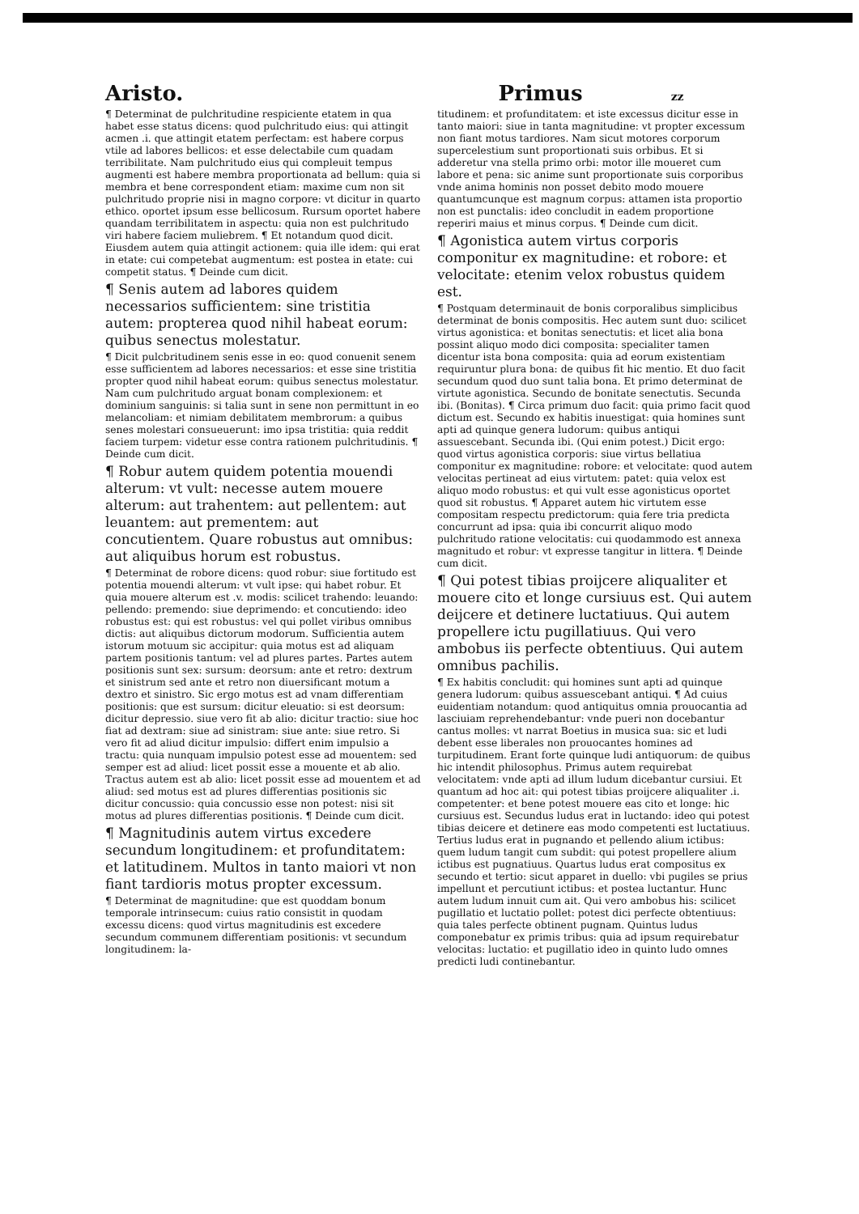Aristo. Primus zz
¶ Determinat de pulchritudine respiciente etatem in qua habet esse status dicens: quod pulchritudo eius: qui attingit acmen .i. que attingit etatem perfectam: est habere corpus vtile ad labores bellicos: et esse delectabile cum quadam terribilitate. Nam pulchritudo eius qui compleuit tempus augmenti est habere membra proportionata ad bellum: quia si membra et bene correspondent etiam: maxime cum non sit pulchritudo proprie nisi in magno corpore: vt dicitur in quarto ethico. oportet ipsum esse bellicosum. Rursum oportet habere quandam terribilitatem in aspectu: quia non est pulchritudo viri habere faciem muliebrem. ¶ Et notandum quod dicit. Eiusdem autem quia attingit actionem: quia ille idem: qui erat in etate: cui competebat augmentum: est postea in etate: cui competit status. ¶ Deinde cum dicit.
¶ Senis autem ad labores quidem necessarios sufficientem: sine tristitia autem: propterea quod nihil habeat eorum: quibus senectus molestatur.
¶ Dicit pulcbritudinem senis esse in eo: quod conuenit senem esse sufficientem ad labores necessarios: et esse sine tristitia propter quod nihil habeat eorum: quibus senectus molestatur. Nam cum pulchritudo arguat bonam complexionem: et dominium sanguinis: si talia sunt in sene non permittunt in eo melancoliam: et nimiam debilitatem membrorum: a quibus senes molestari consueuerunt: imo ipsa tristitia: quia reddit faciem turpem: videtur esse contra rationem pulchritudinis. ¶ Deinde cum dicit.
¶ Robur autem quidem potentia mouendi alterum: vt vult: necesse autem mouere alterum: aut trahentem: aut pellentem: aut leuantem: aut prementem: aut concutientem. Quare robustus aut omnibus: aut aliquibus horum est robustus.
¶ Determinat de robore dicens: quod robur: siue fortitudo est potentia mouendi alterum: vt vult ipse: qui habet robur. Et quia mouere alterum est .v. modis: scilicet trahendo: leuando: pellendo: premendo: siue deprimendo: et concutiendo: ideo robustus est: qui est robustus: vel qui pollet viribus omnibus dictis: aut aliquibus dictorum modorum. Sufficientia autem istorum motuum sic accipitur: quia motus est ad aliquam partem positionis tantum: vel ad plures partes. Partes autem positionis sunt sex: sursum: deorsum: ante et retro: dextrum et sinistrum sed ante et retro non diuersificant motum a dextro et sinistro. Sic ergo motus est ad vnam differentiam positionis: que est sursum: dicitur eleuatio: si est deorsum: dicitur depressio. siue vero fit ab alio: dicitur tractio: siue hoc fiat ad dextram: siue ad sinistram: siue ante: siue retro. Si vero fit ad aliud dicitur impulsio: differt enim impulsio a tractu: quia nunquam impulsio potest esse ad mouentem: sed semper est ad aliud: licet possit esse a mouente et ab alio. Tractus autem est ab alio: licet possit esse ad mouentem et ad aliud: sed motus est ad plures differentias positionis sic dicitur concussio: quia concussio esse non potest: nisi sit motus ad plures differentias positionis. ¶ Deinde cum dicit.
¶ Magnitudinis autem virtus excedere secundum longitudinem: et profunditatem: et latitudinem. Multos in tanto maiori vt non fiant tardioris motus propter excessum.
¶ Determinat de magnitudine: que est quoddam bonum temporale intrinsecum: cuius ratio consistit in quodam excessu dicens: quod virtus magnitudinis est excedere secundum communem differentiam positionis: vt secundum longitudinem: la-
titudinem: et profunditatem: et iste excessus dicitur esse in tanto maiori: siue in tanta magnitudine: vt propter excessum non fiant motus tardiores. Nam sicut motores corporum supercelestium sunt proportionati suis orbibus. Et si adderetur vna stella primo orbi: motor ille moueret cum labore et pena: sic anime sunt proportionate suis corporibus vnde anima hominis non posset debito modo mouere quantumcunque est magnum corpus: attamen ista proportio non est punctalis: ideo concludit in eadem proportione reperiri maius et minus corpus. ¶ Deinde cum dicit.
¶ Agonistica autem virtus corporis componitur ex magnitudine: et robore: et velocitate: etenim velox robustus quidem est.
¶ Postquam determinauit de bonis corporalibus simplicibus determinat de bonis compositis. Hec autem sunt duo: scilicet virtus agonistica: et bonitas senectutis: et licet alia bona possint aliquo modo dici composita: specialiter tamen dicentur ista bona composita: quia ad eorum existentiam requiruntur plura bona: de quibus fit hic mentio. Et duo facit secundum quod duo sunt talia bona. Et primo determinat de virtute agonistica. Secundo de bonitate senectutis. Secunda ibi. (Bonitas). ¶ Circa primum duo facit: quia primo facit quod dictum est. Secundo ex habitis inuestigat: quia homines sunt apti ad quinque genera ludorum: quibus antiqui assuescebant. Secunda ibi. (Qui enim potest.) Dicit ergo: quod virtus agonistica corporis: siue virtus bellatiua componitur ex magnitudine: robore: et velocitate: quod autem velocitas pertineat ad eius virtutem: patet: quia velox est aliquo modo robustus: et qui vult esse agonisticus oportet quod sit robustus. ¶ Apparet autem hic virtutem esse compositam respectu predictorum: quia fere tria predicta concurrunt ad ipsa: quia ibi concurrit aliquo modo pulchritudo ratione velocitatis: cui quodammodo est annexa magnitudo et robur: vt expresse tangitur in littera. ¶ Deinde cum dicit.
¶ Qui potest tibias proijcere aliqualiter et mouere cito et longe cursiuus est. Qui autem deijcere et detinere luctatiuus. Qui autem propellere ictu pugillatiuus. Qui vero ambobus iis perfecte obtentiuus. Qui autem omnibus pachilis.
¶ Ex habitis concludit: qui homines sunt apti ad quinque genera ludorum: quibus assuescebant antiqui. ¶ Ad cuius euidentiam notandum: quod antiquitus omnia prouocantia ad lasciuiam reprehendebantur: vnde pueri non docebantur cantus molles: vt narrat Boetius in musica sua: sic et ludi debent esse liberales non prouocantes homines ad turpitudinem. Erant forte quinque ludi antiquorum: de quibus hic intendit philosophus. Primus autem requirebat velocitatem: vnde apti ad illum ludum dicebantur cursiui. Et quantum ad hoc ait: qui potest tibias proijcere aliqualiter .i. competenter: et bene potest mouere eas cito et longe: hic cursiuus est. Secundus ludus erat in luctando: ideo qui potest tibias deicere et detinere eas modo competenti est luctatiuus. Tertius ludus erat in pugnando et pellendo alium ictibus: quem ludum tangit cum subdit: qui potest propellere alium ictibus est pugnatiuus. Quartus ludus erat compositus ex secundo et tertio: sicut apparet in duello: vbi pugiles se prius impellunt et percutiunt ictibus: et postea luctantur. Hunc autem ludum innuit cum ait. Qui vero ambobus his: scilicet pugillatio et luctatio pollet: potest dici perfecte obtentiuus: quia tales perfecte obtinent pugnam. Quintus ludus componebatur ex primis tribus: quia ad ipsum requirebatur velocitas: luctatio: et pugillatio ideo in quinto ludo omnes predicti ludi continebantur.